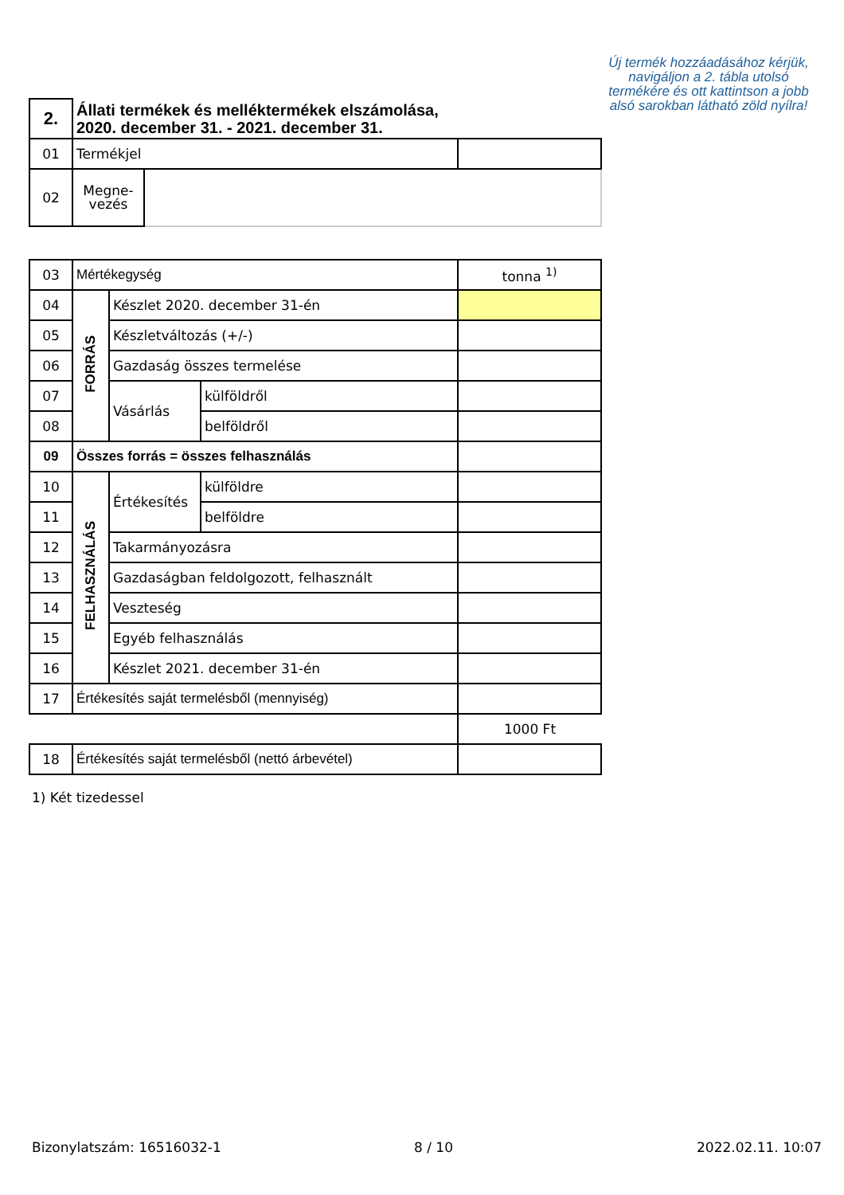Új termék hozzáadásához kérjük, navigáljon a 2. tábla utolsó termékére és ott kattintson a jobb alsó sarokban látható zöld nyílra!
| 2. | Állati termékek és melléktermékek elszámolása, 2020. december 31. - 2021. december 31. | | |
| 01 | Termékjel | | |
| 02 | Megne- vezés | | |
| 03 | Mértékegység | | | tonna <sup>1)</sup> |
| 04 | FORRÁS | Készlet 2020. december 31-én | | |
| 05 | | Készletváltozás (+/-) | | |
| 06 | | Gazdaság összes termelése | | |
| 07 | | Vásárlás | külföldről | |
| 08 | | | belföldről | |
| 09 | Összes forrás = összes felhasználás | | | |
| 10 | FELHASZNÁLÁS | Értékesítés | külföldre | |
| 11 | | | belföldre | |
| 12 | | Takarmányozásra | | |
| 13 | | Gazdaságban feldolgozott, felhasznált | | |
| 14 | | Veszteség | | |
| 15 | | Egyéb felhasználás | | |
| 16 | | Készlet 2021. december 31-én | | |
| 17 | Értékesítés saját termelésből (mennyiség) | | | |
| | | | | 1000 Ft |
| 18 | Értékesítés saját termelésből (nettó árbevétel) | | | |
1) Két tizedessel
Bizonylatszám: 16516032-1 8 / 10 2022.02.11. 10:07